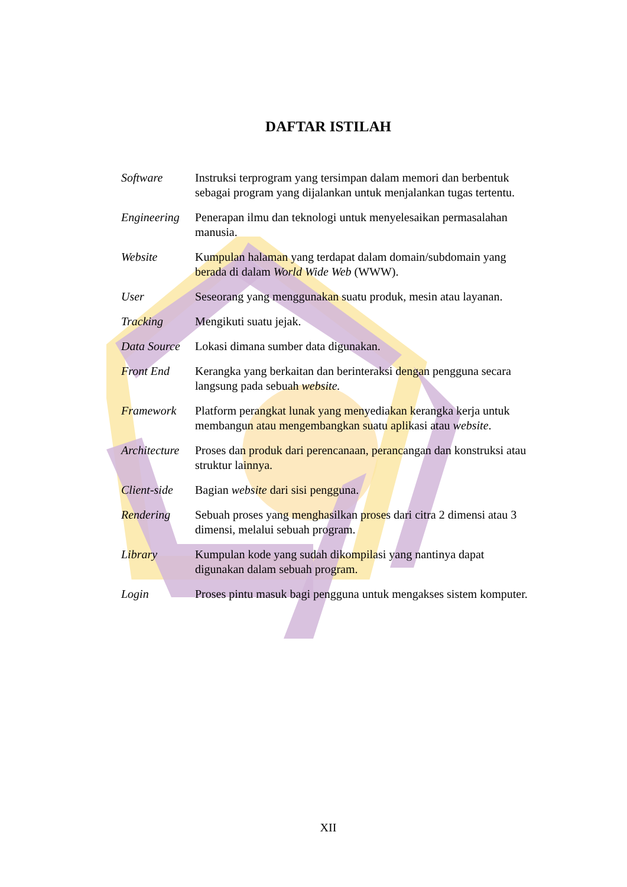DAFTAR ISTILAH
| Software | Instruksi terprogram yang tersimpan dalam memori dan berbentuk sebagai program yang dijalankan untuk menjalankan tugas tertentu. |
| Engineering | Penerapan ilmu dan teknologi untuk menyelesaikan permasalahan manusia. |
| Website | Kumpulan halaman yang terdapat dalam domain/subdomain yang berada di dalam World Wide Web (WWW). |
| User | Seseorang yang menggunakan suatu produk, mesin atau layanan. |
| Tracking | Mengikuti suatu jejak. |
| Data Source | Lokasi dimana sumber data digunakan. |
| Front End | Kerangka yang berkaitan dan berinteraksi dengan pengguna secara langsung pada sebuah website. |
| Framework | Platform perangkat lunak yang menyediakan kerangka kerja untuk membangun atau mengembangkan suatu aplikasi atau website . |
| Architecture | Proses dan produk dari perencanaan, perancangan dan konstruksi atau struktur lainnya. |
| Client-side | Bagian website dari sisi pengguna. |
| Rendering | Sebuah proses yang menghasilkan proses dari citra 2 dimensi atau 3 dimensi, melalui sebuah program. |
| Library | Kumpulan kode yang sudah dikompilasi yang nantinya dapat digunakan dalam sebuah program. |
| Login | Proses pintu masuk bagi pengguna untuk mengakses sistem komputer. |
XII